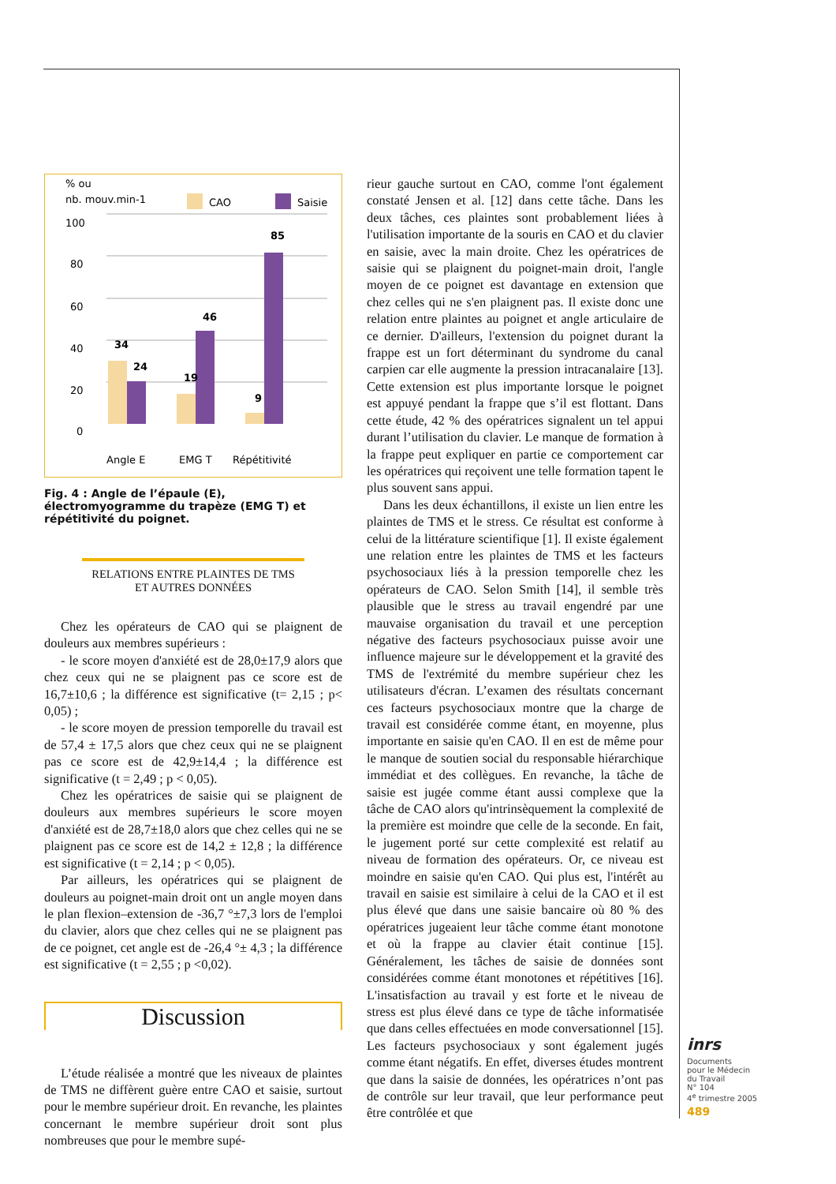% ou
nb. mouv.min-1
CAO
Saisie
100
80
60
40
20
0
34
24
19
46
9
85
Angle E
EMG T
Répétitivité
Fig. 4 : Angle de l’épaule (E), électromyogramme du trapèze (EMG T) et répétitivité du poignet.
RELATIONS ENTRE PLAINTES DE TMS
ET AUTRES DONNÉES
Chez les opérateurs de CAO qui se plaignent de douleurs aux membres supérieurs :
- le score moyen d'anxiété est de 28,0±17,9 alors que chez ceux qui ne se plaignent pas ce score est de 16,7±10,6 ; la différence est significative (t= 2,15 ; p< 0,05) ;
- le score moyen de pression temporelle du travail est de 57,4 ± 17,5 alors que chez ceux qui ne se plaignent pas ce score est de 42,9±14,4 ; la différence est significative (t = 2,49 ; p < 0,05).
Chez les opératrices de saisie qui se plaignent de douleurs aux membres supérieurs le score moyen d'anxiété est de 28,7±18,0 alors que chez celles qui ne se plaignent pas ce score est de 14,2 ± 12,8 ; la différence est significative (t = 2,14 ; p < 0,05).
Par ailleurs, les opératrices qui se plaignent de douleurs au poignet-main droit ont un angle moyen dans le plan flexion–extension de -36,7 °±7,3 lors de l'emploi du clavier, alors que chez celles qui ne se plaignent pas de ce poignet, cet angle est de -26,4 °± 4,3 ; la différence est significative (t = 2,55 ; p <0,02).
Discussion
L’étude réalisée a montré que les niveaux de plaintes de TMS ne diffèrent guère entre CAO et saisie, surtout pour le membre supérieur droit. En revanche, les plaintes concernant le membre supérieur droit sont plus nombreuses que pour le membre supé-
rieur gauche surtout en CAO, comme l'ont également constaté Jensen et al. [12] dans cette tâche. Dans les deux tâches, ces plaintes sont probablement liées à l'utilisation importante de la souris en CAO et du clavier en saisie, avec la main droite. Chez les opératrices de saisie qui se plaignent du poignet-main droit, l'angle moyen de ce poignet est davantage en extension que chez celles qui ne s'en plaignent pas. Il existe donc une relation entre plaintes au poignet et angle articulaire de ce dernier. D'ailleurs, l'extension du poignet durant la frappe est un fort déterminant du syndrome du canal carpien car elle augmente la pression intracanalaire [13]. Cette extension est plus importante lorsque le poignet est appuyé pendant la frappe que s’il est flottant. Dans cette étude, 42 % des opératrices signalent un tel appui durant l’utilisation du clavier. Le manque de formation à la frappe peut expliquer en partie ce comportement car les opératrices qui reçoivent une telle formation tapent le plus souvent sans appui.
Dans les deux échantillons, il existe un lien entre les plaintes de TMS et le stress. Ce résultat est conforme à celui de la littérature scientifique [1]. Il existe également une relation entre les plaintes de TMS et les facteurs psychosociaux liés à la pression temporelle chez les opérateurs de CAO. Selon Smith [14], il semble très plausible que le stress au travail engendré par une mauvaise organisation du travail et une perception négative des facteurs psychosociaux puisse avoir une influence majeure sur le développement et la gravité des TMS de l'extrémité du membre supérieur chez les utilisateurs d'écran. L’examen des résultats concernant ces facteurs psychosociaux montre que la charge de travail est considérée comme étant, en moyenne, plus importante en saisie qu'en CAO. Il en est de même pour le manque de soutien social du responsable hiérarchique immédiat et des collègues. En revanche, la tâche de saisie est jugée comme étant aussi complexe que la tâche de CAO alors qu'intrinsèquement la complexité de la première est moindre que celle de la seconde. En fait, le jugement porté sur cette complexité est relatif au niveau de formation des opérateurs. Or, ce niveau est moindre en saisie qu'en CAO. Qui plus est, l'intérêt au travail en saisie est similaire à celui de la CAO et il est plus élevé que dans une saisie bancaire où 80 % des opératrices jugeaient leur tâche comme étant monotone et où la frappe au clavier était continue [15]. Généralement, les tâches de saisie de données sont considérées comme étant monotones et répétitives [16]. L'insatisfaction au travail y est forte et le niveau de stress est plus élevé dans ce type de tâche informatisée que dans celles effectuées en mode conversationnel [15]. Les facteurs psychosociaux y sont également jugés comme étant négatifs. En effet, diverses études montrent que dans la saisie de données, les opératrices n’ont pas de contrôle sur leur travail, que leur performance peut être contrôlée et que
inrs
Documents
pour le Médecin
du Travail
N° 104
4<sup>e</sup> trimestre 2005
489